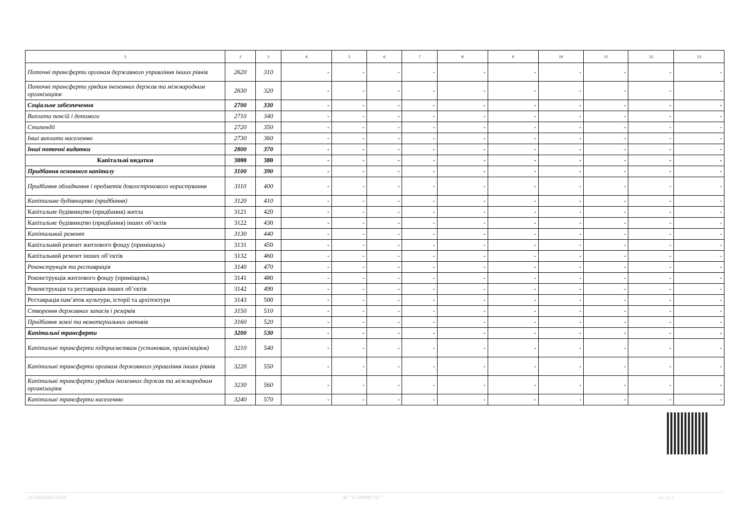| 1 | 2 | 3 | 4 | 5 | 6 | 7 | 8 | 9 | 10 | 11 | 12 | 13 |
| --- | --- | --- | --- | --- | --- | --- | --- | --- | --- | --- | --- | --- |
| Поточні трансферти органам державного управління інших рівнів | 2620 | 310 | - | - | - | - | - | - | - | - | - | - |
| Поточні трансферти урядам іноземних держав та міжнародним організаціям | 2630 | 320 | - | - | - | - | - | - | - | - | - | - |
| Соціальне забезпечення | 2700 | 330 | - | - | - | - | - | - | - | - | - | - |
| Виплата пенсій і допомоги | 2710 | 340 | - | - | - | - | - | - | - | - | - | - |
| Стипендії | 2720 | 350 | - | - | - | - | - | - | - | - | - | - |
| Інші виплати населенню | 2730 | 360 | - | - | - | - | - | - | - | - | - | - |
| Інші поточні видатки | 2800 | 370 | - | - | - | - | - | - | - | - | - | - |
| Капітальні видатки | 3000 | 380 | - | - | - | - | - | - | - | - | - | - |
| Придбання основного капіталу | 3100 | 390 | - | - | - | - | - | - | - | - | - | - |
| Придбання обладнання і предметів довгострокового користування | 3110 | 400 | - | - | - | - | - | - | - | - | - | - |
| Капітальне будівництво (придбання) | 3120 | 410 | - | - | - | - | - | - | - | - | - | - |
| Капітальне будівництво (придбання) житла | 3121 | 420 | - | - | - | - | - | - | - | - | - | - |
| Капітальне будівництво (придбання) інших об’єктів | 3122 | 430 | - | - | - | - | - | - | - | - | - | - |
| Капітальний ремонт | 3130 | 440 | - | - | - | - | - | - | - | - | - | - |
| Капітальний ремонт житлового фонду (приміщень) | 3131 | 450 | - | - | - | - | - | - | - | - | - | - |
| Капітальний ремонт інших об’єктів | 3132 | 460 | - | - | - | - | - | - | - | - | - | - |
| Реконструкція та реставрація | 3140 | 470 | - | - | - | - | - | - | - | - | - | - |
| Реконструкція житлового фонду (приміщень) | 3141 | 480 | - | - | - | - | - | - | - | - | - | - |
| Реконструкція та реставрація інших об’єктів | 3142 | 490 | - | - | - | - | - | - | - | - | - | - |
| Реставрація пам’яток культури, історії та архітектури | 3143 | 500 | - | - | - | - | - | - | - | - | - | - |
| Створення державних запасів і резервів | 3150 | 510 | - | - | - | - | - | - | - | - | - | - |
| Придбання землі та нематеріальних активів | 3160 | 520 | - | - | - | - | - | - | - | - | - | - |
| Капітальні трансферти | 3200 | 530 | - | - | - | - | - | - | - | - | - | - |
| Капітальні трансферти підприємствам (установам, організаціям) | 3210 | 540 | - | - | - | - | - | - | - | - | - | - |
| Капітальні трансферти органам державного управління інших рівнів | 3220 | 550 | - | - | - | - | - | - | - | - | - | - |
| Капітальні трансферти урядам іноземних держав та міжнародним організаціям | 3230 | 560 | - | - | - | - | - | - | - | - | - | - |
| Капітальні трансферти населенню | 3240 | 570 | - | - | - | - | - | - | - | - | - | - |
20190000008122946 АС " Є-ЗВІТНІСТЬ " ст. 3 з 4